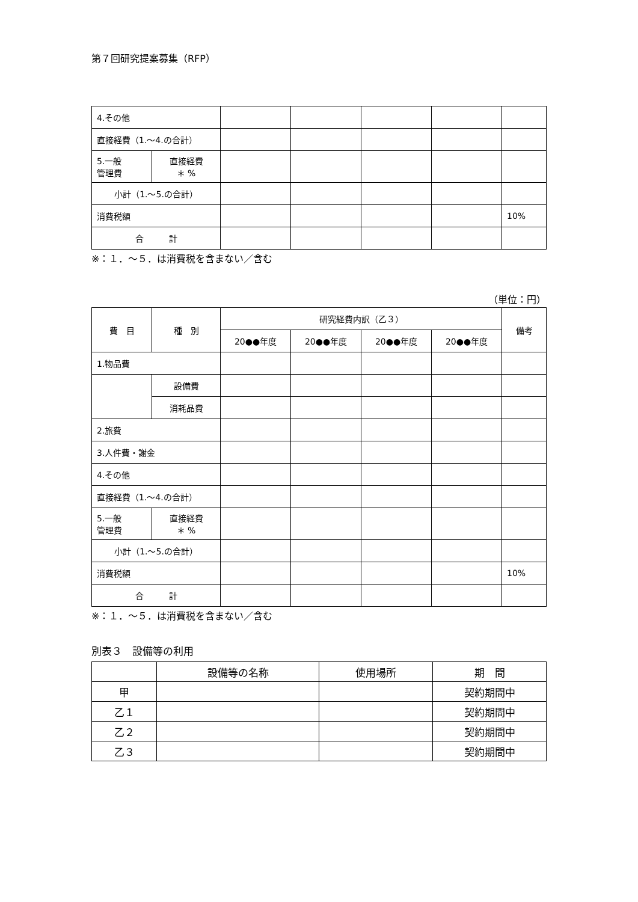第７回研究提案募集（RFP）
| 4.その他 | | | | | | |
| 直接経費（1.～4.の合計） | | | | | | |
| 5.一般 管理費 | 直接経費 ＊ % | | | | | |
| 小計（1.～5.の合計） | | | | | | |
| 消費税額 | | | | | | 10% |
| 合 計 | | | | | | |
※：１．～５．は消費税を含まない／含む
（単位：円）
| 費 目 | 種 別 | 研究経費内訳（乙３） | | | | 備考 |
| --- | --- | --- | --- | --- | --- | --- |
| | | 20●●年度 | 20●●年度 | 20●●年度 | 20●●年度 | |
| 1.物品費 | | | | | | |
| | 設備費 | | | | | |
| | 消耗品費 | | | | | |
| 2.旅費 | | | | | | |
| 3.人件費・謝金 | | | | | | |
| 4.その他 | | | | | | |
| 直接経費（1.～4.の合計） | | | | | | |
| 5.一般 管理費 | 直接経費 ＊ % | | | | | |
| 小計（1.～5.の合計） | | | | | | |
| 消費税額 | | | | | | 10% |
| 合 計 | | | | | | |
※：１．～５．は消費税を含まない／含む
別表３　設備等の利用
| | 設備等の名称 | 使用場所 | 期 間 |
| --- | --- | --- | --- |
| 甲 | | | 契約期間中 |
| 乙１ | | | 契約期間中 |
| 乙２ | | | 契約期間中 |
| 乙３ | | | 契約期間中 |